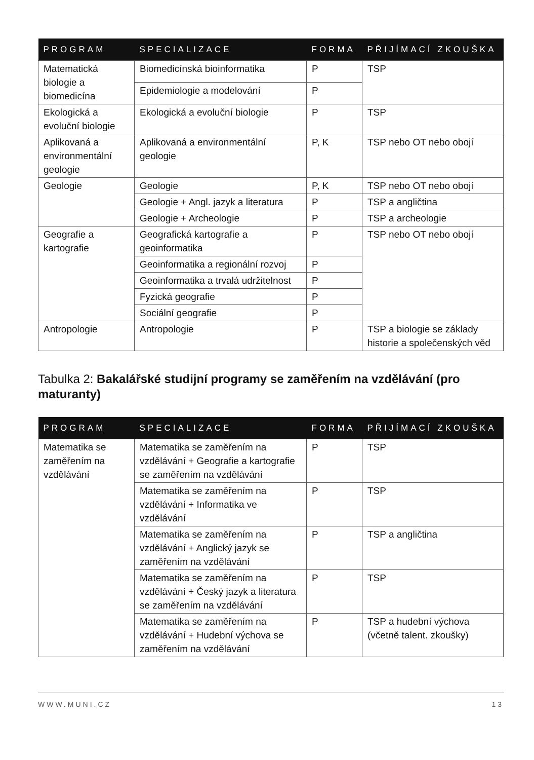| PROGRAM | SPECIALIZACE | FORMA | PŘIJÍMACÍ ZKOUŠKA |
| --- | --- | --- | --- |
| Matematická biologie a biomedicína | Biomedicínská bioinformatika | P | TSP |
| | Epidemiologie a modelování | P | |
| Ekologická a evoluční biologie | Ekologická a evoluční biologie | P | TSP |
| Aplikovaná a environmentální geologie | Aplikovaná a environmentální geologie | P, K | TSP nebo OT nebo obojí |
| Geologie | Geologie | P, K | TSP nebo OT nebo obojí |
| | Geologie + Angl. jazyk a literatura | P | TSP a angličtina |
| | Geologie + Archeologie | P | TSP a archeologie |
| Geografie a kartografie | Geografická kartografie a geoinformatika | P | TSP nebo OT nebo obojí |
| | Geoinformatika a regionální rozvoj | P | |
| | Geoinformatika a trvalá udržitelnost | P | |
| | Fyzická geografie | P | |
| | Sociální geografie | P | |
| Antropologie | Antropologie | P | TSP a biologie se základy historie a společenských věd |
Tabulka 2: Bakalářské studijní programy se zaměřením na vzdělávání (pro maturanty)
| PROGRAM | SPECIALIZACE | FORMA | PŘIJÍMACÍ ZKOUŠKA |
| --- | --- | --- | --- |
| Matematika se zaměřením na vzdělávání | Matematika se zaměřením na vzdělávání + Geografie a kartografie se zaměřením na vzdělávání | P | TSP |
| | Matematika se zaměřením na vzdělávání + Informatika ve vzdělávání | P | TSP |
| | Matematika se zaměřením na vzdělávání + Anglický jazyk se zaměřením na vzdělávání | P | TSP a angličtina |
| | Matematika se zaměřením na vzdělávání + Český jazyk a literatura se zaměřením na vzdělávání | P | TSP |
| | Matematika se zaměřením na vzdělávání + Hudební výchova se zaměřením na vzdělávání | P | TSP a hudební výchova (včetně talent. zkoušky) |
WWW.MUNI.CZ 13